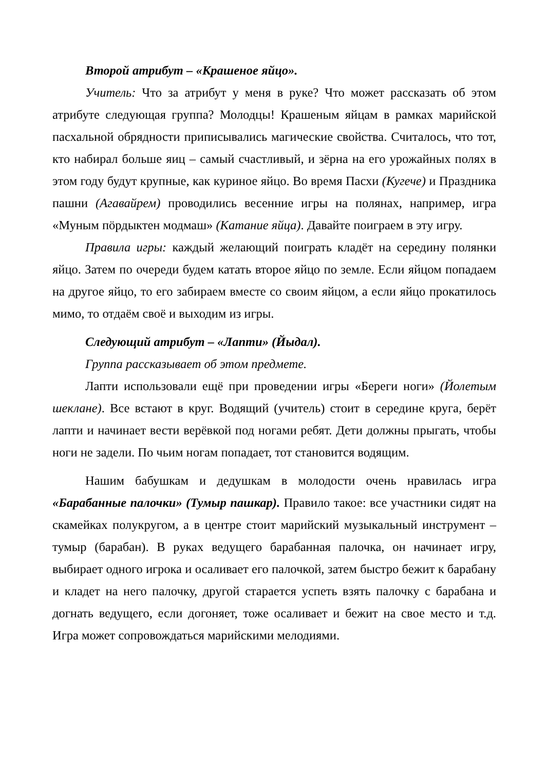Второй атрибут – «Крашеное яйцо».
Учитель: Что за атрибут у меня в руке? Что может рассказать об этом атрибуте следующая группа? Молодцы! Крашеным яйцам в рамках марийской пасхальной обрядности приписывались магические свойства. Считалось, что тот, кто набирал больше яиц – самый счастливый, и зёрна на его урожайных полях в этом году будут крупные, как куриное яйцо. Во время Пасхи (Кугече) и Праздника пашни (Агавайрем) проводились весенние игры на полянах, например, игра «Муным пӧрдыктен модмаш» (Катание яйца). Давайте поиграем в эту игру.
Правила игры: каждый желающий поиграть кладёт на середину полянки яйцо. Затем по очереди будем катать второе яйцо по земле. Если яйцом попадаем на другое яйцо, то его забираем вместе со своим яйцом, а если яйцо прокатилось мимо, то отдаём своё и выходим из игры.
Следующий атрибут – «Лапти» (Йыдал).
Группа рассказывает об этом предмете.
Лапти использовали ещё при проведении игры «Береги ноги» (Йолетым шеклане). Все встают в круг. Водящий (учитель) стоит в середине круга, берёт лапти и начинает вести верёвкой под ногами ребят. Дети должны прыгать, чтобы ноги не задели. По чьим ногам попадает, тот становится водящим.
Нашим бабушкам и дедушкам в молодости очень нравилась игра «Барабанные палочки» (Тумыр пашкар). Правило такое: все участники сидят на скамейках полукругом, а в центре стоит марийский музыкальный инструмент – тумыр (барабан). В руках ведущего барабанная палочка, он начинает игру, выбирает одного игрока и осаливает его палочкой, затем быстро бежит к барабану и кладет на него палочку, другой старается успеть взять палочку с барабана и догнать ведущего, если догоняет, тоже осаливает и бежит на свое место и т.д. Игра может сопровождаться марийскими мелодиями.